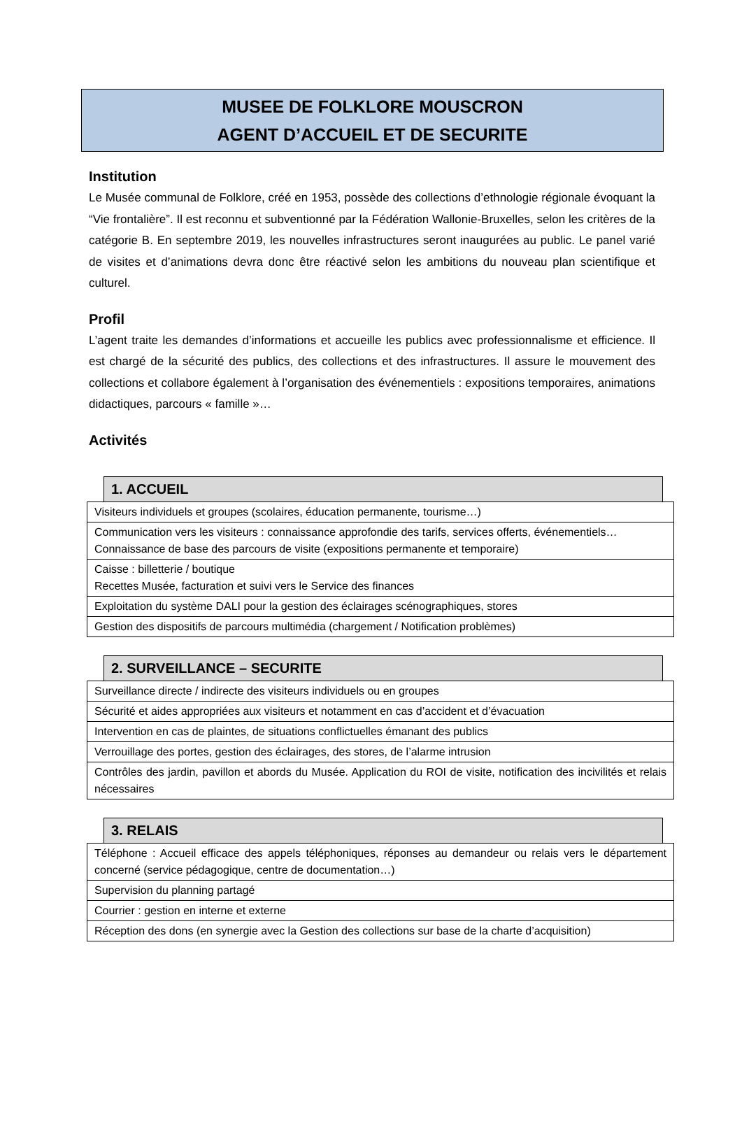MUSEE DE FOLKLORE MOUSCRON
AGENT D’ACCUEIL ET DE SECURITE
Institution
Le Musée communal de Folklore, créé en 1953, possède des collections d’ethnologie régionale évoquant la “Vie frontalière”. Il est reconnu et subventionné par la Fédération Wallonie-Bruxelles, selon les critères de la catégorie B. En septembre 2019, les nouvelles infrastructures seront inaugurées au public. Le panel varié de visites et d’animations devra donc être réactivé selon les ambitions du nouveau plan scientifique et culturel.
Profil
L’agent traite les demandes d’informations et accueille les publics avec professionnalisme et efficience. Il est chargé de la sécurité des publics, des collections et des infrastructures. Il assure le mouvement des collections et collabore également à l’organisation des événementiels : expositions temporaires, animations didactiques, parcours « famille »…
Activités
1. ACCUEIL
| Visiteurs individuels et groupes (scolaires, éducation permanente, tourisme…) |
| Communication vers les visiteurs : connaissance approfondie des tarifs, services offerts, événementiels… Connaissance de base des parcours de visite (expositions permanente et temporaire) |
| Caisse : billetterie / boutique Recettes Musée, facturation et suivi vers le Service des finances |
| Exploitation du système DALI pour la gestion des éclairages scénographiques, stores |
| Gestion des dispositifs de parcours multimédia (chargement / Notification problèmes) |
2. SURVEILLANCE – SECURITE
| Surveillance directe / indirecte des visiteurs individuels ou en groupes |
| Sécurité et aides appropriées aux visiteurs et notamment en cas d’accident et d’évacuation |
| Intervention en cas de plaintes, de situations conflictuelles émanant des publics |
| Verrouillage des portes, gestion des éclairages, des stores, de l’alarme intrusion |
| Contrôles des jardin, pavillon et abords du Musée. Application du ROI de visite, notification des incivilités et relais nécessaires |
3. RELAIS
| Téléphone : Accueil efficace des appels téléphoniques, réponses au demandeur ou relais vers le département concerné (service pédagogique, centre de documentation…) |
| Supervision du planning partagé |
| Courrier : gestion en interne et externe |
| Réception des dons (en synergie avec la Gestion des collections sur base de la charte d’acquisition) |